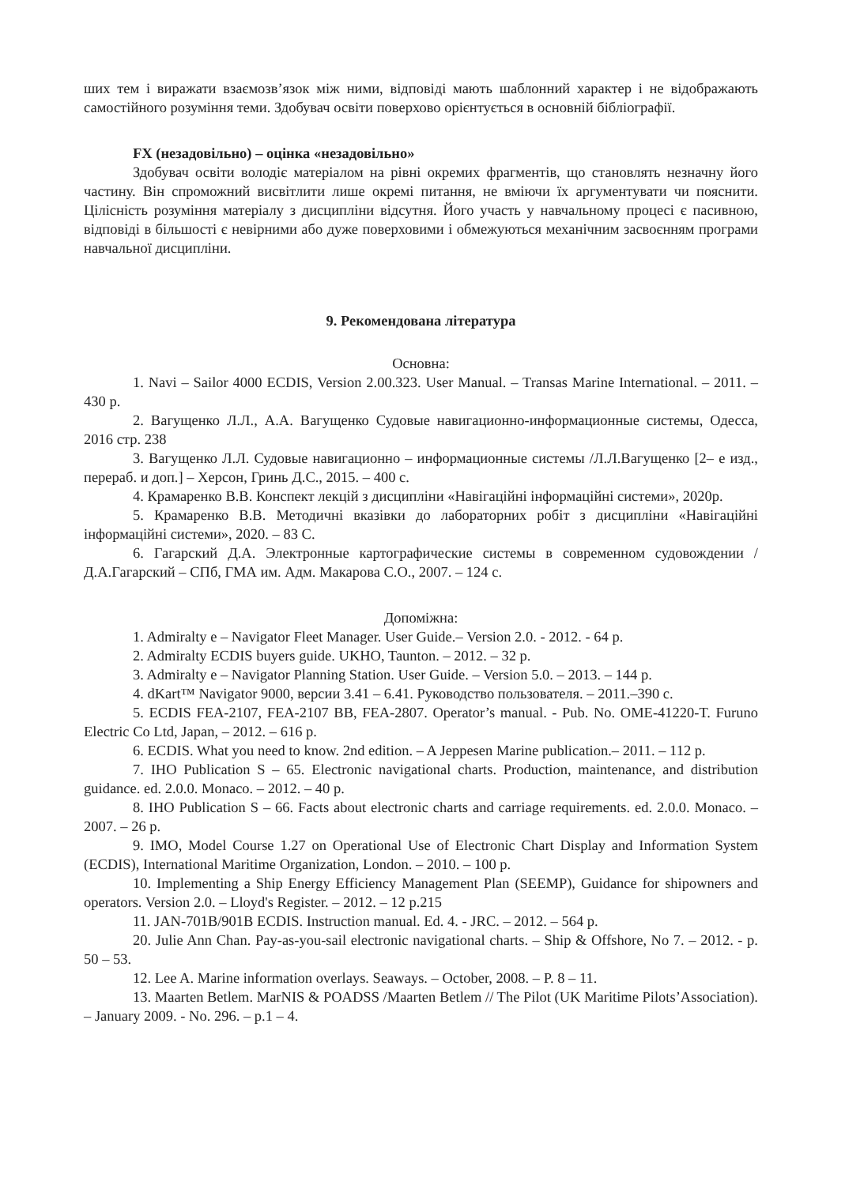ших тем і виражати взаємозв’язок між ними, відповіді мають шаблонний характер і не відображають самостійного розуміння теми. Здобувач освіти поверхово орієнтується в основній бібліографії.
FX (незадовільно) – оцінка «незадовільно»
Здобувач освіти володіє матеріалом на рівні окремих фрагментів, що становлять незначну його частину. Він спроможний висвітлити лише окремі питання, не вміючи їх аргументувати чи пояснити. Цілісність розуміння матеріалу з дисципліни відсутня. Його участь у навчальному процесі є пасивною, відповіді в більшості є невірними або дуже поверховими і обмежуються механічним засвоєнням програми навчальної дисципліни.
9. Рекомендована література
Основна:
1. Navi – Sailor 4000 ECDIS, Version 2.00.323. User Manual. – Transas Marine International. – 2011. – 430 p.
2. Вагущенко Л.Л., А.А. Вагущенко Судовые навигационно-информационные системы, Одесса, 2016 стр. 238
3. Вагущенко Л.Л. Судовые навигационно – информационные системы /Л.Л.Вагущенко [2– е изд., перераб. и доп.] – Херсон, Гринь Д.С., 2015. – 400 с.
4. Крамаренко В.В. Конспект лекцій з дисципліни «Навігаційні інформаційні системи», 2020р.
5. Крамаренко В.В. Методичні вказівки до лабораторних робіт з дисципліни «Навігаційні інформаційні системи», 2020. – 83 С.
6. Гагарский Д.А. Электронные картографические системы в современном судовождении / Д.А.Гагарский – СПб, ГМА им. Адм. Макарова С.О., 2007. – 124 с.
Допоміжна:
1. Admiralty e – Navigator Fleet Manager. User Guide.– Version 2.0. - 2012. - 64 p.
2. Admiralty ECDIS buyers guide. UKHO, Taunton. – 2012. – 32 p.
3. Admiralty e – Navigator Planning Station. User Guide. – Version 5.0. – 2013. – 144 p.
4. dKart™ Navigator 9000, версии 3.41 – 6.41. Руководство пользователя. – 2011.–390 с.
5. ECDIS FEA-2107, FEA-2107 BB, FEA-2807. Operator’s manual. - Pub. No. OME-41220-T. Furuno Electric Co Ltd, Japan, – 2012. – 616 p.
6. ECDIS. What you need to know. 2nd edition. – A Jeppesen Marine publication.– 2011. – 112 p.
7. IHO Publication S – 65. Electronic navigational charts. Production, maintenance, and distribution guidance. ed. 2.0.0. Monaco. – 2012. – 40 p.
8. IHO Publication S – 66. Facts about electronic charts and carriage requirements. ed. 2.0.0. Monaco. – 2007. – 26 p.
9. IMO, Model Course 1.27 on Operational Use of Electronic Chart Display and Information System (ECDIS), International Maritime Organization, London. – 2010. – 100 p.
10. Implementing a Ship Energy Efficiency Management Plan (SEEMP), Guidance for shipowners and operators. Version 2.0. – Lloyd's Register. – 2012. – 12 p.215
11. JAN-701B/901B ECDIS. Instruction manual. Ed. 4. - JRC. – 2012. – 564 p.
20. Julie Ann Chan. Pay-as-you-sail electronic navigational charts. – Ship & Offshore, No 7. – 2012. - p. 50 – 53.
12. Lee A. Marine information overlays. Seaways. – October, 2008. – P. 8 – 11.
13. Maarten Betlem. MarNIS & POADSS /Maarten Betlem // The Pilot (UK Maritime Pilots’Association). – January 2009. - No. 296. – p.1 – 4.